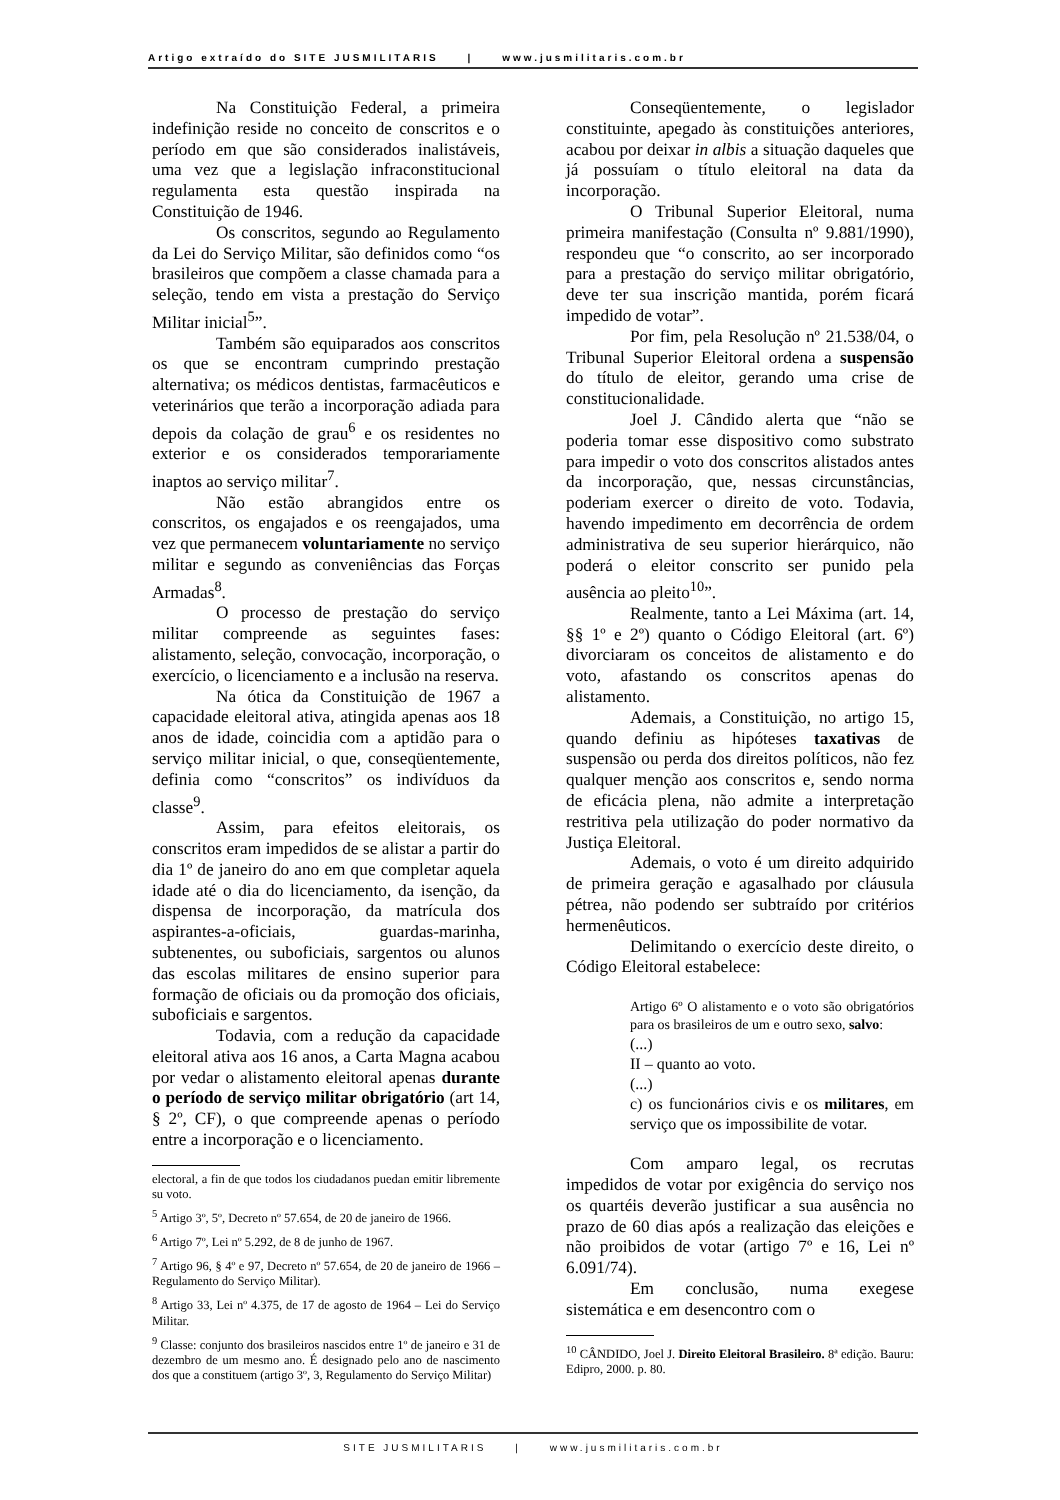Artigo extraído do SITE JUSMILITARIS | www.jusmilitaris.com.br
Na Constituição Federal, a primeira indefinição reside no conceito de conscritos e o período em que são considerados inalistáveis, uma vez que a legislação infraconstitucional regulamenta esta questão inspirada na Constituição de 1946.
Os conscritos, segundo ao Regulamento da Lei do Serviço Militar, são definidos como “os brasileiros que compõem a classe chamada para a seleção, tendo em vista a prestação do Serviço Militar inicial<sup>5</sup>”.
Também são equiparados aos conscritos os que se encontram cumprindo prestação alternativa; os médicos dentistas, farmacêuticos e veterinários que terão a incorporação adiada para depois da colação de grau<sup>6</sup> e os residentes no exterior e os considerados temporariamente inaptos ao serviço militar<sup>7</sup>.
Não estão abrangidos entre os conscritos, os engajados e os reengajados, uma vez que permanecem voluntariamente no serviço militar e segundo as conveniências das Forças Armadas<sup>8</sup>.
O processo de prestação do serviço militar compreende as seguintes fases: alistamento, seleção, convocação, incorporação, o exercício, o licenciamento e a inclusão na reserva.
Na ótica da Constituição de 1967 a capacidade eleitoral ativa, atingida apenas aos 18 anos de idade, coincidia com a aptidão para o serviço militar inicial, o que, conseqüentemente, definia como “conscritos” os indivíduos da classe<sup>9</sup>.
Assim, para efeitos eleitorais, os conscritos eram impedidos de se alistar a partir do dia 1º de janeiro do ano em que completar aquela idade até o dia do licenciamento, da isenção, da dispensa de incorporação, da matrícula dos aspirantes-a-oficiais, guardas-marinha, subtenentes, ou suboficiais, sargentos ou alunos das escolas militares de ensino superior para formação de oficiais ou da promoção dos oficiais, suboficiais e sargentos.
Todavia, com a redução da capacidade eleitoral ativa aos 16 anos, a Carta Magna acabou por vedar o alistamento eleitoral apenas durante o período de serviço militar obrigatório (art 14, § 2º, CF), o que compreende apenas o período entre a incorporação e o licenciamento.
electoral, a fin de que todos los ciudadanos puedan emitir libremente su voto.
<sup>5</sup> Artigo 3º, 5º, Decreto nº 57.654, de 20 de janeiro de 1966.
<sup>6</sup> Artigo 7º, Lei nº 5.292, de 8 de junho de 1967.
<sup>7</sup> Artigo 96, § 4º e 97, Decreto nº 57.654, de 20 de janeiro de 1966 – Regulamento do Serviço Militar).
<sup>8</sup> Artigo 33, Lei nº 4.375, de 17 de agosto de 1964 – Lei do Serviço Militar.
<sup>9</sup> Classe: conjunto dos brasileiros nascidos entre 1º de janeiro e 31 de dezembro de um mesmo ano. É designado pelo ano de nascimento dos que a constituem (artigo 3º, 3, Regulamento do Serviço Militar)
Conseqüentemente, o legislador constituinte, apegado às constituições anteriores, acabou por deixar in albis a situação daqueles que já possuíam o título eleitoral na data da incorporação.
O Tribunal Superior Eleitoral, numa primeira manifestação (Consulta nº 9.881/1990), respondeu que “o conscrito, ao ser incorporado para a prestação do serviço militar obrigatório, deve ter sua inscrição mantida, porém ficará impedido de votar”.
Por fim, pela Resolução nº 21.538/04, o Tribunal Superior Eleitoral ordena a suspensão do título de eleitor, gerando uma crise de constitucionalidade.
Joel J. Cândido alerta que “não se poderia tomar esse dispositivo como substrato para impedir o voto dos conscritos alistados antes da incorporação, que, nessas circunstâncias, poderiam exercer o direito de voto. Todavia, havendo impedimento em decorrência de ordem administrativa de seu superior hierárquico, não poderá o eleitor conscrito ser punido pela ausência ao pleito<sup>10</sup>”.
Realmente, tanto a Lei Máxima (art. 14, §§ 1º e 2º) quanto o Código Eleitoral (art. 6º) divorciaram os conceitos de alistamento e do voto, afastando os conscritos apenas do alistamento.
Ademais, a Constituição, no artigo 15, quando definiu as hipóteses taxativas de suspensão ou perda dos direitos políticos, não fez qualquer menção aos conscritos e, sendo norma de eficácia plena, não admite a interpretação restritiva pela utilização do poder normativo da Justiça Eleitoral.
Ademais, o voto é um direito adquirido de primeira geração e agasalhado por cláusula pétrea, não podendo ser subtraído por critérios hermenêuticos.
Delimitando o exercício deste direito, o Código Eleitoral estabelece:
Artigo 6º O alistamento e o voto são obrigatórios para os brasileiros de um e outro sexo, salvo:
(...)
II – quanto ao voto.
(...)
c) os funcionários civis e os militares, em serviço que os impossibilite de votar.
Com amparo legal, os recrutas impedidos de votar por exigência do serviço nos os quartéis deverão justificar a sua ausência no prazo de 60 dias após a realização das eleições e não proibidos de votar (artigo 7º e 16, Lei nº 6.091/74).
Em conclusão, numa exegese sistemática e em desencontro com o
<sup>10</sup> CÂNDIDO, Joel J. Direito Eleitoral Brasileiro. 8ª edição. Bauru: Edipro, 2000. p. 80.
SITE JUSMILITARIS | www.jusmilitaris.com.br